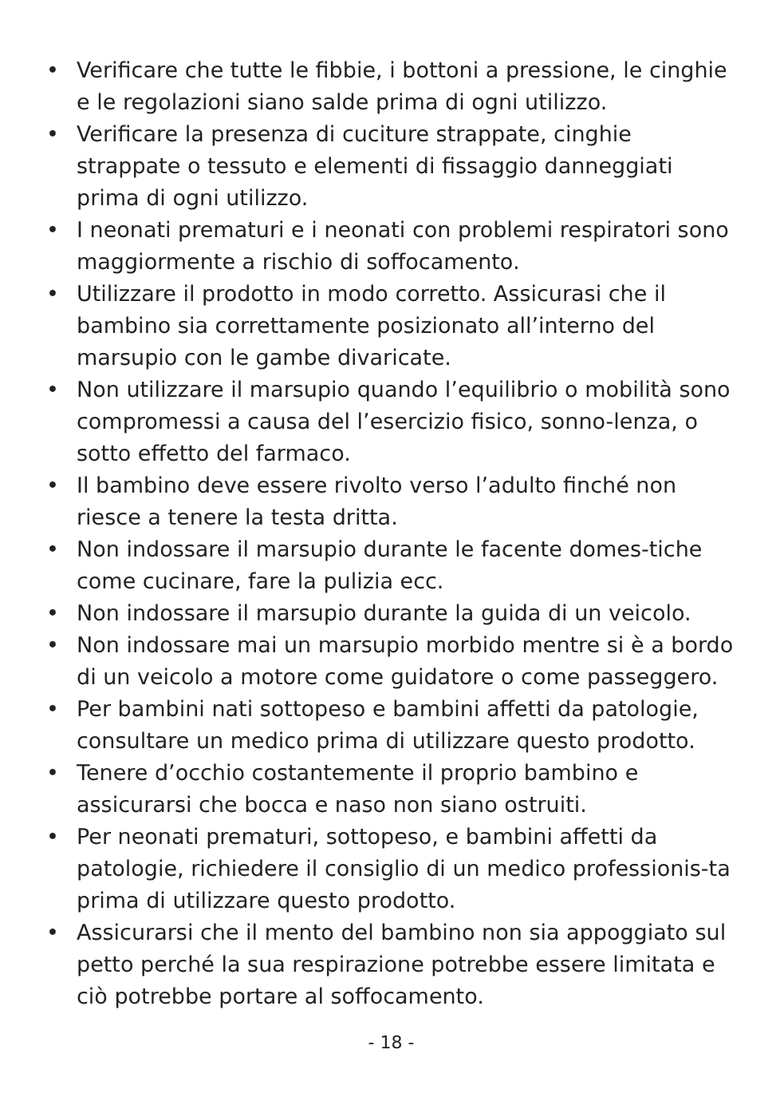• Verificare che tutte le fibbie, i bottoni a pressione, le cinghie e le regolazioni siano salde prima di ogni utilizzo.
• Verificare la presenza di cuciture strappate, cinghie strappate o tessuto e elementi di fissaggio danneggiati prima di ogni utilizzo.
• I neonati prematuri e i neonati con problemi respiratori sono maggiormente a rischio di soffocamento.
• Utilizzare il prodotto in modo corretto. Assicurasi che il bambino sia correttamente posizionato all’interno del marsupio con le gambe divaricate.
• Non utilizzare il marsupio quando l’equilibrio o mobilità sono compromessi a causa del l’esercizio fisico, sonno-lenza, o sotto effetto del farmaco.
• Il bambino deve essere rivolto verso l’adulto finché non riesce a tenere la testa dritta.
• Non indossare il marsupio durante le facente domes-tiche come cucinare, fare la pulizia ecc.
• Non indossare il marsupio durante la guida di un veicolo.
• Non indossare mai un marsupio morbido mentre si è a bordo di un veicolo a motore come guidatore o come passeggero.
• Per bambini nati sottopeso e bambini affetti da patologie, consultare un medico prima di utilizzare questo prodotto.
• Tenere d’occhio costantemente il proprio bambino e assicurarsi che bocca e naso non siano ostruiti.
• Per neonati prematuri, sottopeso, e bambini affetti da patologie, richiedere il consiglio di un medico professionis-ta prima di utilizzare questo prodotto.
• Assicurarsi che il mento del bambino non sia appoggiato sul petto perché la sua respirazione potrebbe essere limitata e ciò potrebbe portare al soffocamento.
- 18 -